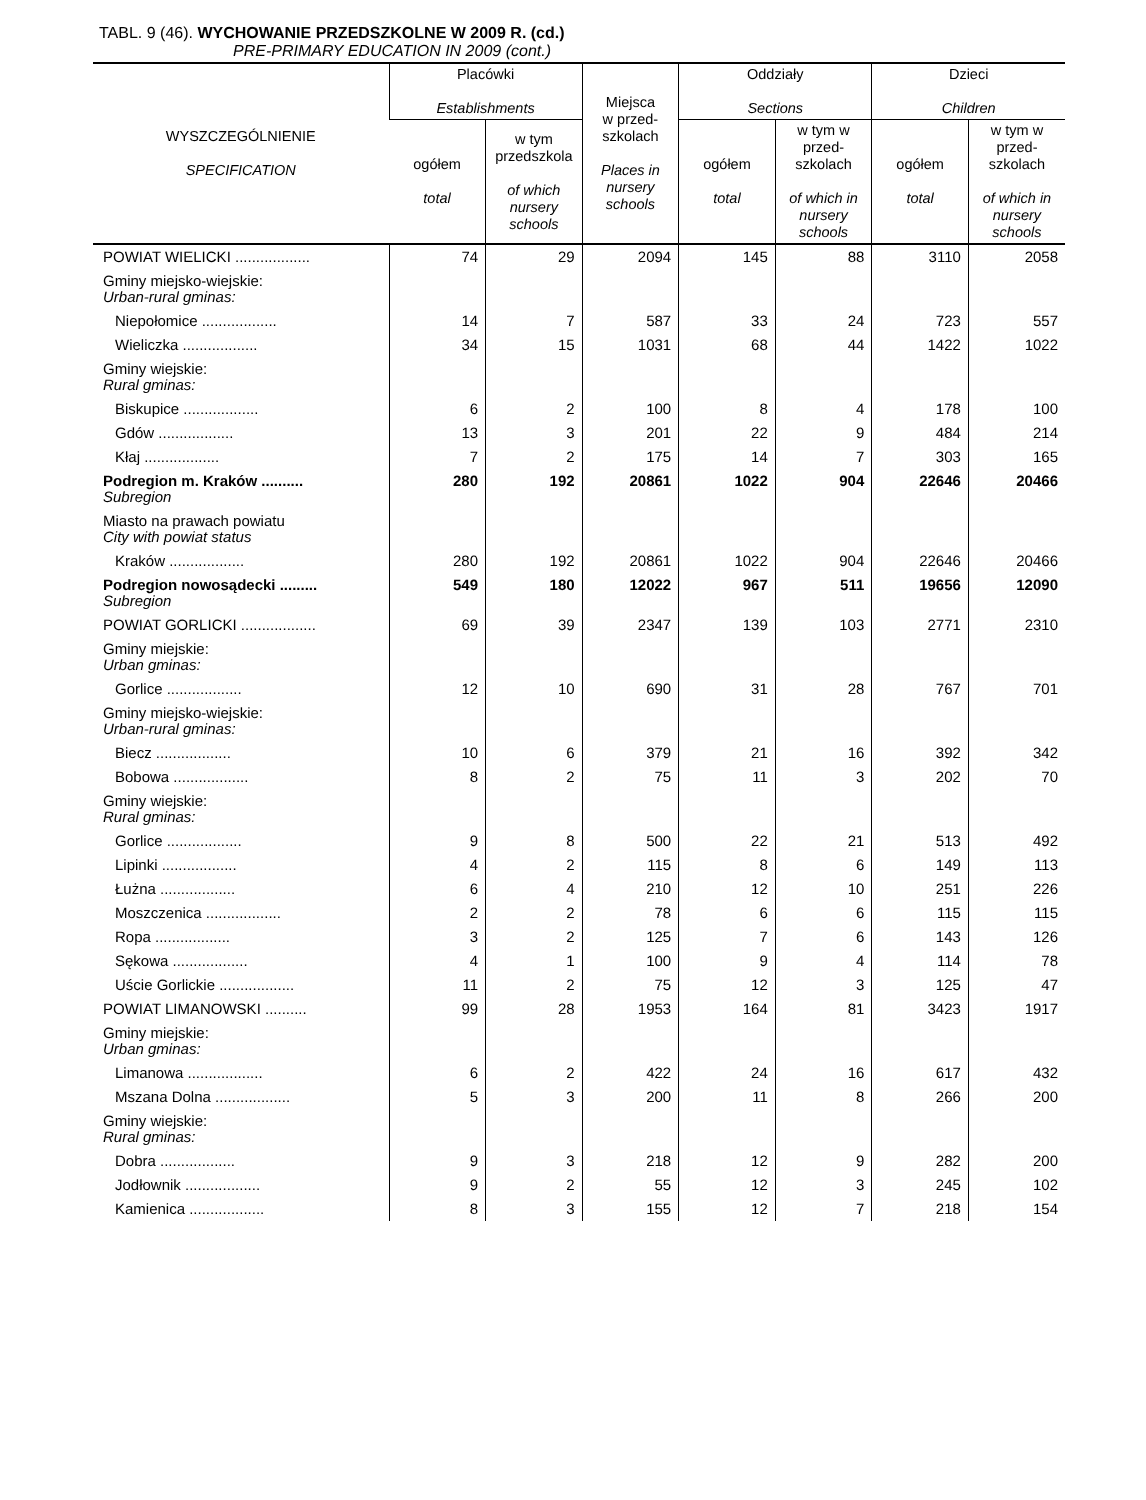TABL. 9 (46). WYCHOWANIE PRZEDSZKOLNE W 2009 R. (cd.)
PRE-PRIMARY EDUCATION IN 2009 (cont.)
| WYSZCZEGÓLNIENIE SPECIFICATION | Placówki Establishments | | Miejsca w przed- szkolach Places in nursery schools | Oddziały Sections | | Dzieci Children | |
| --- | --- | --- | --- | --- | --- | --- | --- |
| | ogółem total | w tym przedszkola of which nursery schools | | ogółem total | w tym w przed-szkolach of which in nursery schools | ogółem total | w tym w przed-szkolach of which in nursery schools |
| POWIAT WIELICKI .................. | 74 | 29 | 2094 | 145 | 88 | 3110 | 2058 |
| Gminy miejsko-wiejskie: Urban-rural gminas: | | | | | | | |
| Niepołomice .................. | 14 | 7 | 587 | 33 | 24 | 723 | 557 |
| Wieliczka .................. | 34 | 15 | 1031 | 68 | 44 | 1422 | 1022 |
| Gminy wiejskie: Rural gminas: | | | | | | | |
| Biskupice .................. | 6 | 2 | 100 | 8 | 4 | 178 | 100 |
| Gdów .................. | 13 | 3 | 201 | 22 | 9 | 484 | 214 |
| Kłaj .................. | 7 | 2 | 175 | 14 | 7 | 303 | 165 |
| Podregion m. Kraków .......... Subregion | 280 | 192 | 20861 | 1022 | 904 | 22646 | 20466 |
| Miasto na prawach powiatu City with powiat status | | | | | | | |
| Kraków .................. | 280 | 192 | 20861 | 1022 | 904 | 22646 | 20466 |
| Podregion nowosądecki ......... Subregion | 549 | 180 | 12022 | 967 | 511 | 19656 | 12090 |
| POWIAT GORLICKI .................. | 69 | 39 | 2347 | 139 | 103 | 2771 | 2310 |
| Gminy miejskie: Urban gminas: | | | | | | | |
| Gorlice .................. | 12 | 10 | 690 | 31 | 28 | 767 | 701 |
| Gminy miejsko-wiejskie: Urban-rural gminas: | | | | | | | |
| Biecz .................. | 10 | 6 | 379 | 21 | 16 | 392 | 342 |
| Bobowa .................. | 8 | 2 | 75 | 11 | 3 | 202 | 70 |
| Gminy wiejskie: Rural gminas: | | | | | | | |
| Gorlice .................. | 9 | 8 | 500 | 22 | 21 | 513 | 492 |
| Lipinki .................. | 4 | 2 | 115 | 8 | 6 | 149 | 113 |
| Łużna .................. | 6 | 4 | 210 | 12 | 10 | 251 | 226 |
| Moszczenica .................. | 2 | 2 | 78 | 6 | 6 | 115 | 115 |
| Ropa .................. | 3 | 2 | 125 | 7 | 6 | 143 | 126 |
| Sękowa .................. | 4 | 1 | 100 | 9 | 4 | 114 | 78 |
| Uście Gorlickie .................. | 11 | 2 | 75 | 12 | 3 | 125 | 47 |
| POWIAT LIMANOWSKI .......... | 99 | 28 | 1953 | 164 | 81 | 3423 | 1917 |
| Gminy miejskie: Urban gminas: | | | | | | | |
| Limanowa .................. | 6 | 2 | 422 | 24 | 16 | 617 | 432 |
| Mszana Dolna .................. | 5 | 3 | 200 | 11 | 8 | 266 | 200 |
| Gminy wiejskie: Rural gminas: | | | | | | | |
| Dobra .................. | 9 | 3 | 218 | 12 | 9 | 282 | 200 |
| Jodłownik .................. | 9 | 2 | 55 | 12 | 3 | 245 | 102 |
| Kamienica .................. | 8 | 3 | 155 | 12 | 7 | 218 | 154 |